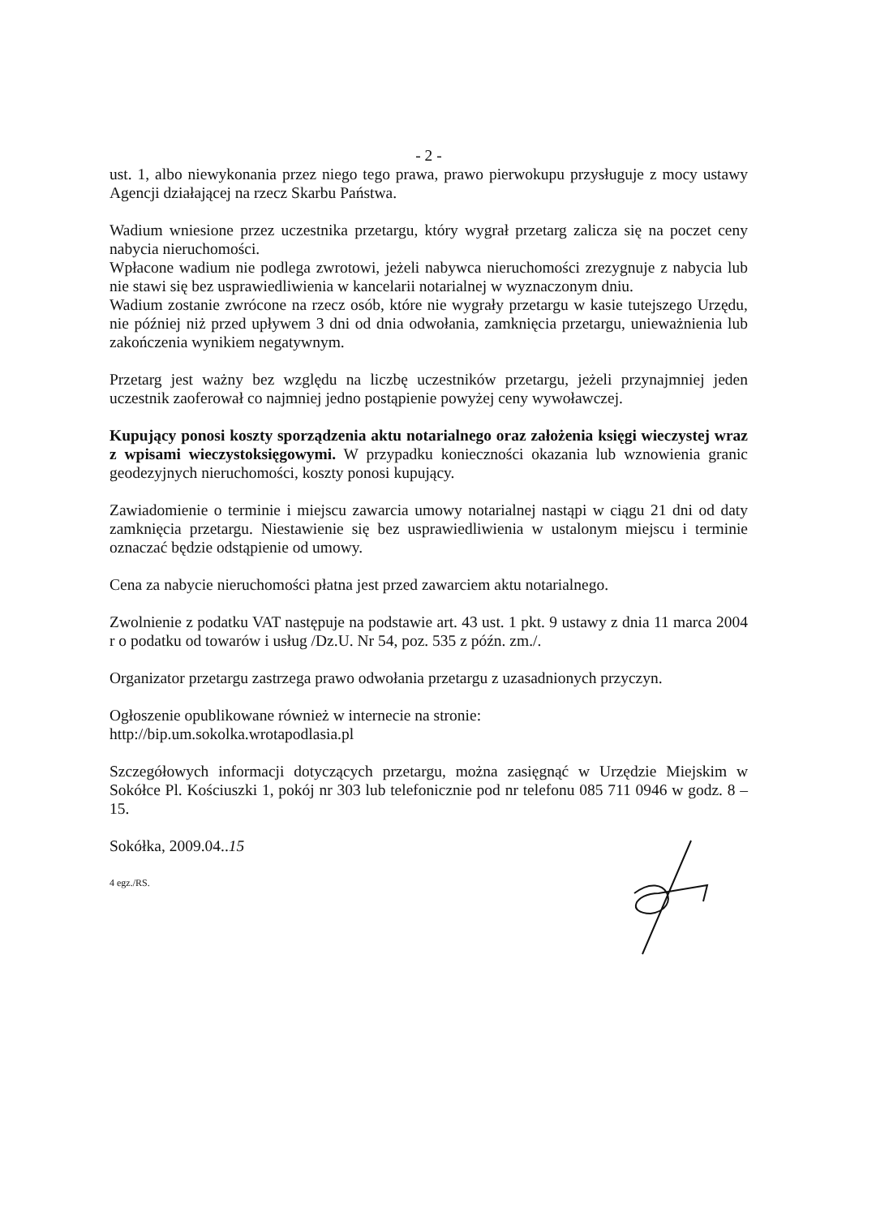- 2 -
ust. 1, albo niewykonania przez niego tego prawa, prawo pierwokupu przysługuje z mocy ustawy Agencji działającej na rzecz Skarbu Państwa.
Wadium wniesione przez uczestnika przetargu, który wygrał przetarg zalicza się na poczet ceny nabycia nieruchomości.
Wpłacone wadium nie podlega zwrotowi, jeżeli nabywca nieruchomości zrezygnuje z nabycia lub nie stawi się bez usprawiedliwienia w kancelarii notarialnej w wyznaczonym dniu.
Wadium zostanie zwrócone na rzecz osób, które nie wygrały przetargu w kasie tutejszego Urzędu, nie później niż przed upływem 3 dni od dnia odwołania, zamknięcia przetargu, unieważnienia lub zakończenia wynikiem negatywnym.
Przetarg jest ważny bez względu na liczbę uczestników przetargu, jeżeli przynajmniej jeden uczestnik zaoferował co najmniej jedno postąpienie powyżej ceny wywoławczej.
Kupujący ponosi koszty sporządzenia aktu notarialnego oraz założenia księgi wieczystej wraz z wpisami wieczystoksięgowymi. W przypadku konieczności okazania lub wznowienia granic geodezyjnych nieruchomości, koszty ponosi kupujący.
Zawiadomienie o terminie i miejscu zawarcia umowy notarialnej nastąpi w ciągu 21 dni od daty zamknięcia przetargu. Niestawienie się bez usprawiedliwienia w ustalonym miejscu i terminie oznaczać będzie odstąpienie od umowy.
Cena za nabycie nieruchomości płatna jest przed zawarciem aktu notarialnego.
Zwolnienie z podatku VAT następuje na podstawie art. 43 ust. 1 pkt. 9 ustawy z dnia 11 marca 2004 r o podatku od towarów i usług /Dz.U. Nr 54, poz. 535 z późn. zm./.
Organizator przetargu zastrzega prawo odwołania przetargu z uzasadnionych przyczyn.
Ogłoszenie opublikowane również w internecie na stronie:
http://bip.um.sokolka.wrotapodlasia.pl
Szczegółowych informacji dotyczących przetargu, można zasięgnąć w Urzędzie Miejskim w Sokółce Pl. Kościuszki 1, pokój nr 303 lub telefonicznie pod nr telefonu 085 711 0946 w godz. 8 – 15.
Sokółka, 2009.04..15
4 egz./RS.